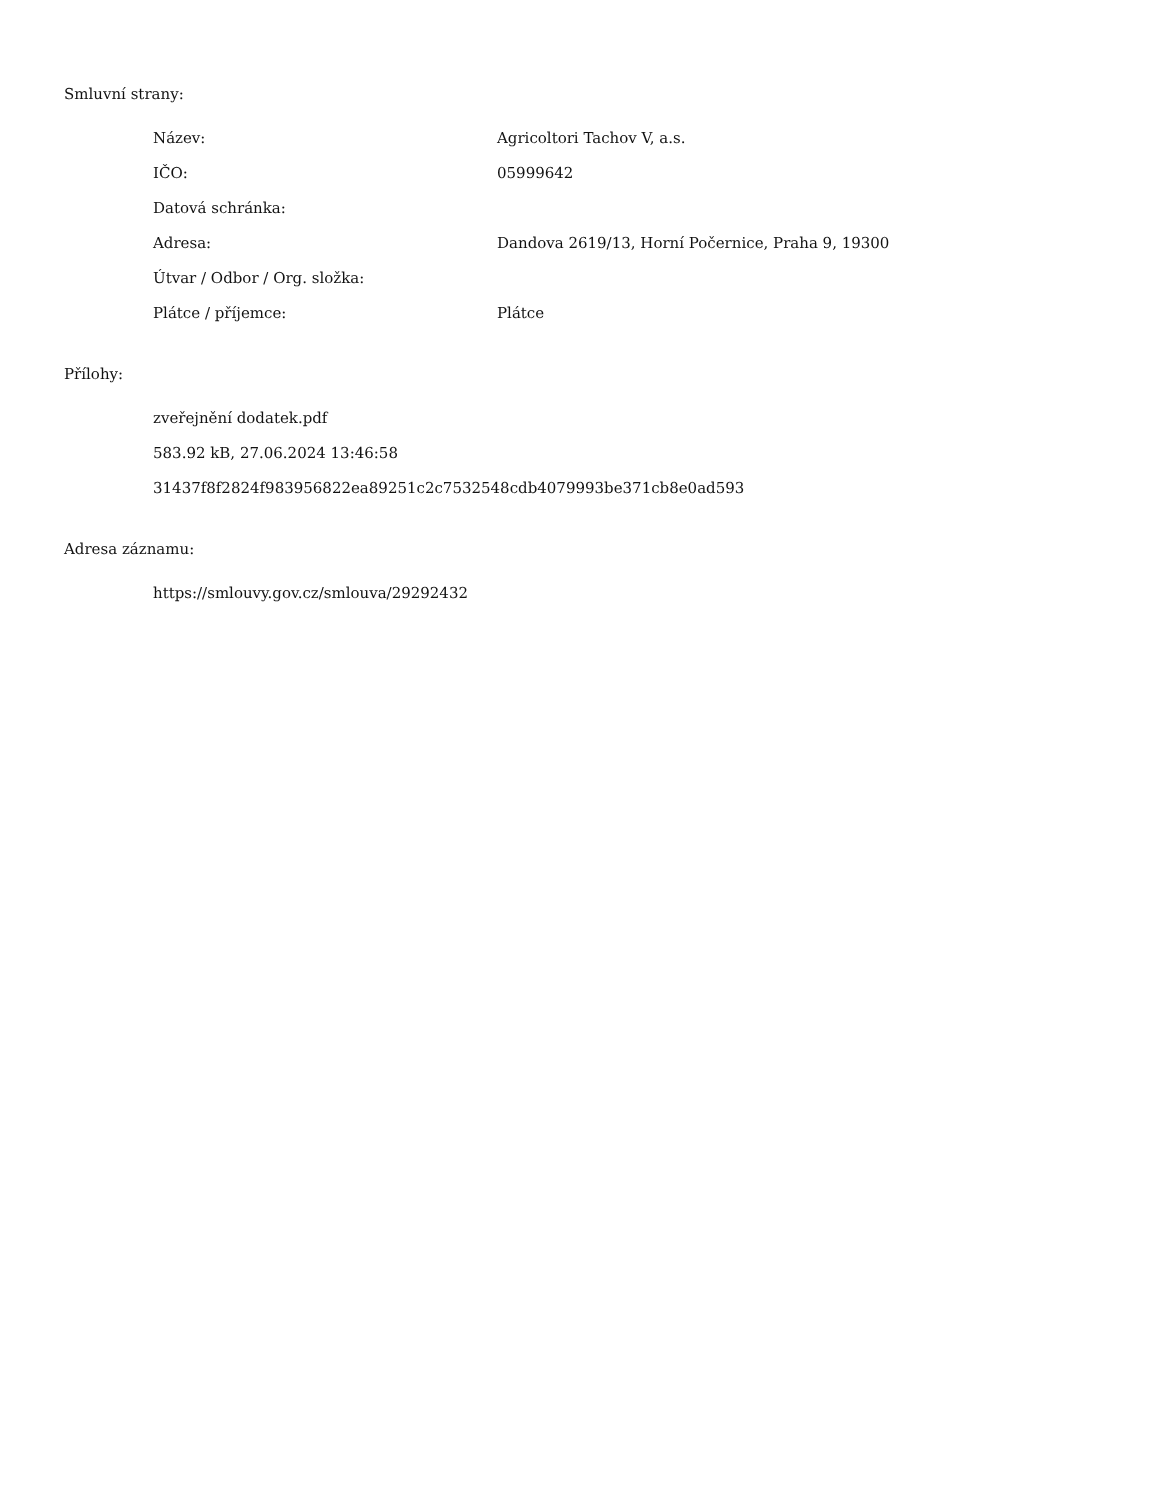Smluvní strany:
| Název: | Agricoltori Tachov V, a.s. |
| IČO: | 05999642 |
| Datová schránka: | |
| Adresa: | Dandova 2619/13, Horní Počernice, Praha 9, 19300 |
| Útvar / Odbor / Org. složka: | |
| Plátce / příjemce: | Plátce |
Přílohy:
zveřejnění dodatek.pdf
583.92 kB, 27.06.2024 13:46:58
31437f8f2824f983956822ea89251c2c7532548cdb4079993be371cb8e0ad593
Adresa záznamu:
https://smlouvy.gov.cz/smlouva/29292432